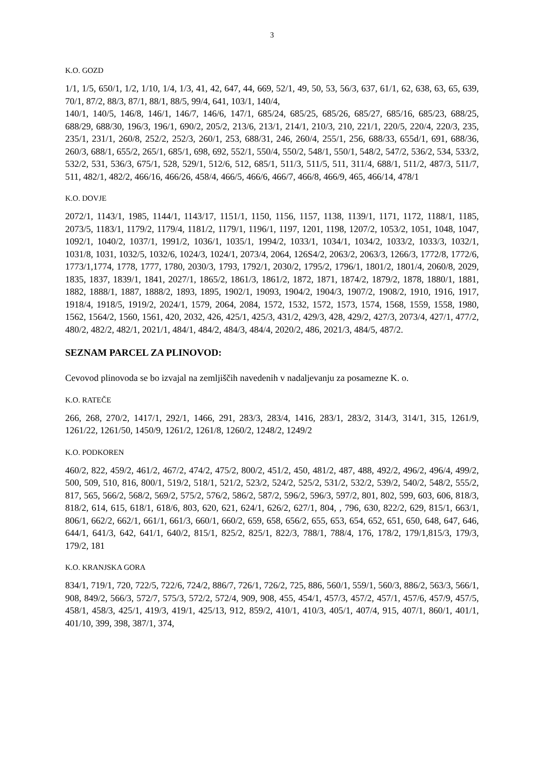3
K.O. GOZD
1/1, 1/5, 650/1, 1/2, 1/10, 1/4, 1/3, 41, 42, 647, 44, 669, 52/1, 49, 50, 53, 56/3, 637, 61/1, 62, 638, 63, 65, 639, 70/1, 87/2, 88/3, 87/1, 88/1, 88/5, 99/4, 641, 103/1, 140/4,
140/1, 140/5, 146/8, 146/1, 146/7, 146/6, 147/1, 685/24, 685/25, 685/26, 685/27, 685/16, 685/23, 688/25, 688/29, 688/30, 196/3, 196/1, 690/2, 205/2, 213/6, 213/1, 214/1, 210/3, 210, 221/1, 220/5, 220/4, 220/3, 235, 235/1, 231/1, 260/8, 252/2, 252/3, 260/1, 253, 688/31, 246, 260/4, 255/1, 256, 688/33, 655d/1, 691, 688/36, 260/3, 688/1, 655/2, 265/1, 685/1, 698, 692, 552/1, 550/4, 550/2, 548/1, 550/1, 548/2, 547/2, 536/2, 534, 533/2, 532/2, 531, 536/3, 675/1, 528, 529/1, 512/6, 512, 685/1, 511/3, 511/5, 511, 311/4, 688/1, 511/2, 487/3, 511/7, 511, 482/1, 482/2, 466/16, 466/26, 458/4, 466/5, 466/6, 466/7, 466/8, 466/9, 465, 466/14, 478/1
K.O. DOVJE
2072/1, 1143/1, 1985, 1144/1, 1143/17, 1151/1, 1150, 1156, 1157, 1138, 1139/1, 1171, 1172, 1188/1, 1185, 2073/5, 1183/1, 1179/2, 1179/4, 1181/2, 1179/1, 1196/1, 1197, 1201, 1198, 1207/2, 1053/2, 1051, 1048, 1047, 1092/1, 1040/2, 1037/1, 1991/2, 1036/1, 1035/1, 1994/2, 1033/1, 1034/1, 1034/2, 1033/2, 1033/3, 1032/1, 1031/8, 1031, 1032/5, 1032/6, 1024/3, 1024/1, 2073/4, 2064, 126S4/2, 2063/2, 2063/3, 1266/3, 1772/8, 1772/6, 1773/1,1774, 1778, 1777, 1780, 2030/3, 1793, 1792/1, 2030/2, 1795/2, 1796/1, 1801/2, 1801/4, 2060/8, 2029, 1835, 1837, 1839/1, 1841, 2027/1, 1865/2, 1861/3, 1861/2, 1872, 1871, 1874/2, 1879/2, 1878, 1880/1, 1881, 1882, 1888/1, 1887, 1888/2, 1893, 1895, 1902/1, 19093, 1904/2, 1904/3, 1907/2, 1908/2, 1910, 1916, 1917, 1918/4, 1918/5, 1919/2, 2024/1, 1579, 2064, 2084, 1572, 1532, 1572, 1573, 1574, 1568, 1559, 1558, 1980, 1562, 1564/2, 1560, 1561, 420, 2032, 426, 425/1, 425/3, 431/2, 429/3, 428, 429/2, 427/3, 2073/4, 427/1, 477/2, 480/2, 482/2, 482/1, 2021/1, 484/1, 484/2, 484/3, 484/4, 2020/2, 486, 2021/3, 484/5, 487/2.
SEZNAM PARCEL ZA PLINOVOD:
Cevovod plinovoda se bo izvajal na zemljiščih navedenih v nadaljevanju za posamezne K. o.
K.O. RATEČE
266, 268, 270/2, 1417/1, 292/1, 1466, 291, 283/3, 283/4, 1416, 283/1, 283/2, 314/3, 314/1, 315, 1261/9, 1261/22, 1261/50, 1450/9, 1261/2, 1261/8, 1260/2, 1248/2, 1249/2
K.O. PODKOREN
460/2, 822, 459/2, 461/2, 467/2, 474/2, 475/2, 800/2, 451/2, 450, 481/2, 487, 488, 492/2, 496/2, 496/4, 499/2, 500, 509, 510, 816, 800/1, 519/2, 518/1, 521/2, 523/2, 524/2, 525/2, 531/2, 532/2, 539/2, 540/2, 548/2, 555/2, 817, 565, 566/2, 568/2, 569/2, 575/2, 576/2, 586/2, 587/2, 596/2, 596/3, 597/2, 801, 802, 599, 603, 606, 818/3, 818/2, 614, 615, 618/1, 618/6, 803, 620, 621, 624/1, 626/2, 627/1, 804, , 796, 630, 822/2, 629, 815/1, 663/1, 806/1, 662/2, 662/1, 661/1, 661/3, 660/1, 660/2, 659, 658, 656/2, 655, 653, 654, 652, 651, 650, 648, 647, 646, 644/1, 641/3, 642, 641/1, 640/2, 815/1, 825/2, 825/1, 822/3, 788/1, 788/4, 176, 178/2, 179/1,815/3, 179/3, 179/2, 181
K.O. KRANJSKA GORA
834/1, 719/1, 720, 722/5, 722/6, 724/2, 886/7, 726/1, 726/2, 725, 886, 560/1, 559/1, 560/3, 886/2, 563/3, 566/1, 908, 849/2, 566/3, 572/7, 575/3, 572/2, 572/4, 909, 908, 455, 454/1, 457/3, 457/2, 457/1, 457/6, 457/9, 457/5, 458/1, 458/3, 425/1, 419/3, 419/1, 425/13, 912, 859/2, 410/1, 410/3, 405/1, 407/4, 915, 407/1, 860/1, 401/1, 401/10, 399, 398, 387/1, 374,